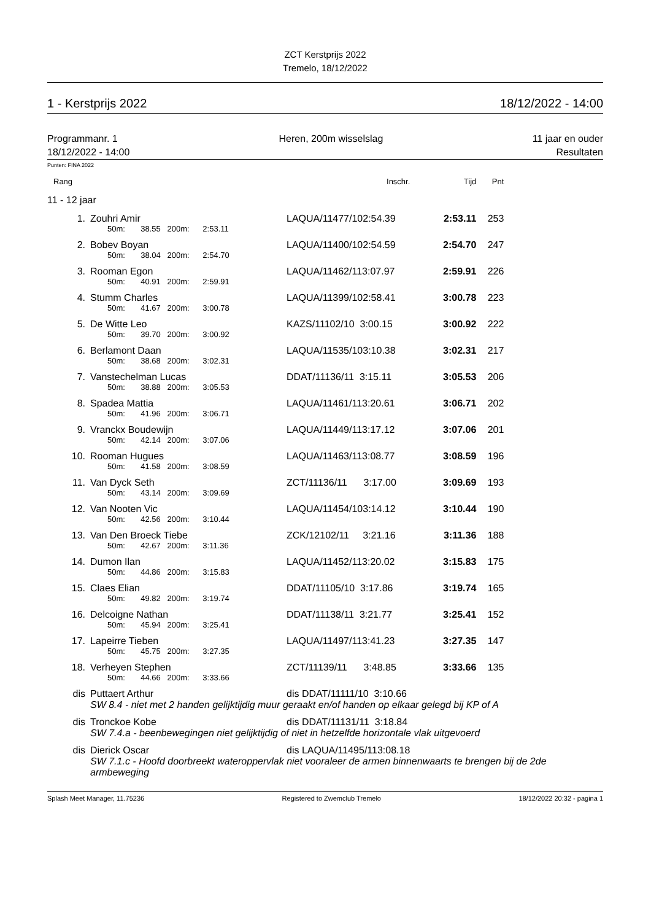ZCT Kerstprijs 2022
Tremelo, 18/12/2022
1 - Kerstprijs 2022 18/12/2022 - 14:00
Programmanr. 1
18/12/2022 - 14:00 Heren, 200m wisselslag 11 jaar en ouder
Resultaten
Punten: FINA 2022
| Rang | | Inschr. | Tijd | Pnt | |
| 11 - 12 jaar | | | | | |
| 1. | Zouhri Amir | LAQUA/11477/102:54.39 | 2:53.11 | 253 | |
| | 50m: 38.55 200m: 2:53.11 | | | | |
| 2. | Bobev Boyan | LAQUA/11400/102:54.59 | 2:54.70 | 247 | |
| | 50m: 38.04 200m: 2:54.70 | | | | |
| 3. | Rooman Egon | LAQUA/11462/113:07.97 | 2:59.91 | 226 | |
| | 50m: 40.91 200m: 2:59.91 | | | | |
| 4. | Stumm Charles | LAQUA/11399/102:58.41 | 3:00.78 | 223 | |
| | 50m: 41.67 200m: 3:00.78 | | | | |
| 5. | De Witte Leo | KAZS/11102/10 3:00.15 | 3:00.92 | 222 | |
| | 50m: 39.70 200m: 3:00.92 | | | | |
| 6. | Berlamont Daan | LAQUA/11535/103:10.38 | 3:02.31 | 217 | |
| | 50m: 38.68 200m: 3:02.31 | | | | |
| 7. | Vanstechelman Lucas | DDAT/11136/11 3:15.11 | 3:05.53 | 206 | |
| | 50m: 38.88 200m: 3:05.53 | | | | |
| 8. | Spadea Mattia | LAQUA/11461/113:20.61 | 3:06.71 | 202 | |
| | 50m: 41.96 200m: 3:06.71 | | | | |
| 9. | Vranckx Boudewijn | LAQUA/11449/113:17.12 | 3:07.06 | 201 | |
| | 50m: 42.14 200m: 3:07.06 | | | | |
| 10. | Rooman Hugues | LAQUA/11463/113:08.77 | 3:08.59 | 196 | |
| | 50m: 41.58 200m: 3:08.59 | | | | |
| 11. | Van Dyck Seth | ZCT/11136/11 3:17.00 | 3:09.69 | 193 | |
| | 50m: 43.14 200m: 3:09.69 | | | | |
| 12. | Van Nooten Vic | LAQUA/11454/103:14.12 | 3:10.44 | 190 | |
| | 50m: 42.56 200m: 3:10.44 | | | | |
| 13. | Van Den Broeck Tiebe | ZCK/12102/11 3:21.16 | 3:11.36 | 188 | |
| | 50m: 42.67 200m: 3:11.36 | | | | |
| 14. | Dumon Ilan | LAQUA/11452/113:20.02 | 3:15.83 | 175 | |
| | 50m: 44.86 200m: 3:15.83 | | | | |
| 15. | Claes Elian | DDAT/11105/10 3:17.86 | 3:19.74 | 165 | |
| | 50m: 49.82 200m: 3:19.74 | | | | |
| 16. | Delcoigne Nathan | DDAT/11138/11 3:21.77 | 3:25.41 | 152 | |
| | 50m: 45.94 200m: 3:25.41 | | | | |
| 17. | Lapeirre Tieben | LAQUA/11497/113:41.23 | 3:27.35 | 147 | |
| | 50m: 45.75 200m: 3:27.35 | | | | |
| 18. | Verheyen Stephen | ZCT/11139/11 3:48.85 | 3:33.66 | 135 | |
| | 50m: 44.66 200m: 3:33.66 | | | | |
| dis | Puttaert Arthur | dis DDAT/11111/10 3:10.66 | | | |
| | SW 8.4 - niet met 2 handen gelijktijdig muur geraakt en/of handen op elkaar gelegd bij KP of A | | | | |
| dis | Tronckoe Kobe | dis DDAT/11131/11 3:18.84 | | | |
| | SW 7.4.a - beenbewegingen niet gelijktijdig of niet in hetzelfde horizontale vlak uitgevoerd | | | | |
| dis | Dierick Oscar | dis LAQUA/11495/113:08.18 | | | |
| | SW 7.1.c - Hoofd doorbreekt wateroppervlak niet vooraleer de armen binnenwaarts te brengen bij de 2de armbeweging | | | | |
Splash Meet Manager, 11.75236 Registered to Zwemclub Tremelo 18/12/2022 20:32 - pagina 1